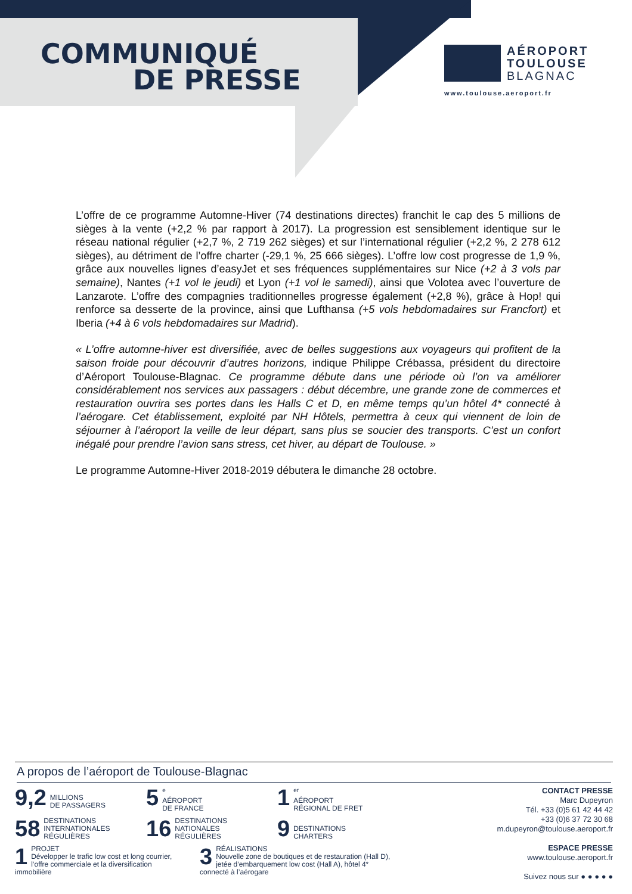COMMUNIQUÉ
DE PRESSE
AÉROPORT
TOULOUSE
BLAGNAC
www.toulouse.aeroport.fr
L’offre de ce programme Automne-Hiver (74 destinations directes) franchit le cap des 5 millions de sièges à la vente (+2,2 % par rapport à 2017). La progression est sensiblement identique sur le réseau national régulier (+2,7 %, 2 719 262 sièges) et sur l’international régulier (+2,2 %, 2 278 612 sièges), au détriment de l’offre charter (-29,1 %, 25 666 sièges). L’offre low cost progresse de 1,9 %, grâce aux nouvelles lignes d’easyJet et ses fréquences supplémentaires sur Nice (+2 à 3 vols par semaine), Nantes (+1 vol le jeudi) et Lyon (+1 vol le samedi), ainsi que Volotea avec l’ouverture de Lanzarote. L’offre des compagnies traditionnelles progresse également (+2,8 %), grâce à Hop! qui renforce sa desserte de la province, ainsi que Lufthansa (+5 vols hebdomadaires sur Francfort) et Iberia (+4 à 6 vols hebdomadaires sur Madrid).
« L’offre automne-hiver est diversifiée, avec de belles suggestions aux voyageurs qui profitent de la saison froide pour découvrir d’autres horizons, indique Philippe Crébassa, président du directoire d’Aéroport Toulouse-Blagnac. Ce programme débute dans une période où l’on va améliorer considérablement nos services aux passagers : début décembre, une grande zone de commerces et restauration ouvrira ses portes dans les Halls C et D, en même temps qu’un hôtel 4* connecté à l’aérogare. Cet établissement, exploité par NH Hôtels, permettra à ceux qui viennent de loin de séjourner à l’aéroport la veille de leur départ, sans plus se soucier des transports. C’est un confort inégalé pour prendre l’avion sans stress, cet hiver, au départ de Toulouse. »
Le programme Automne-Hiver 2018-2019 débutera le dimanche 28 octobre.
A propos de l’aéroport de Toulouse-Blagnac
9,2
MILLIONS
DE PASSAGERS
5<sup>e</sup>
AÉROPORT
DE FRANCE
1<sup>er</sup>
AÉROPORT
RÉGIONAL DE FRET
58 DESTINATIONS
INTERNATIONALES
RÉGULIÈRES
16 DESTINATIONS
NATIONALES
RÉGULIÈRES
9
DESTINATIONS
CHARTERS
1 PROJET
Développer le trafic low cost et long courrier, l’offre commerciale et la diversification immobilière
3 RÉALISATIONS
Nouvelle zone de boutiques et de restauration (Hall D), jetée d’embarquement low cost (Hall A), hôtel 4* connecté à l’aérogare
CONTACT PRESSE
Marc Dupeyron
Tél. +33 (0)5 61 42 44 42
+33 (0)6 37 72 30 68
m.dupeyron@toulouse.aeroport.fr
ESPACE PRESSE
www.toulouse.aeroport.fr
Suivez nous sur ● ● ● ● ●